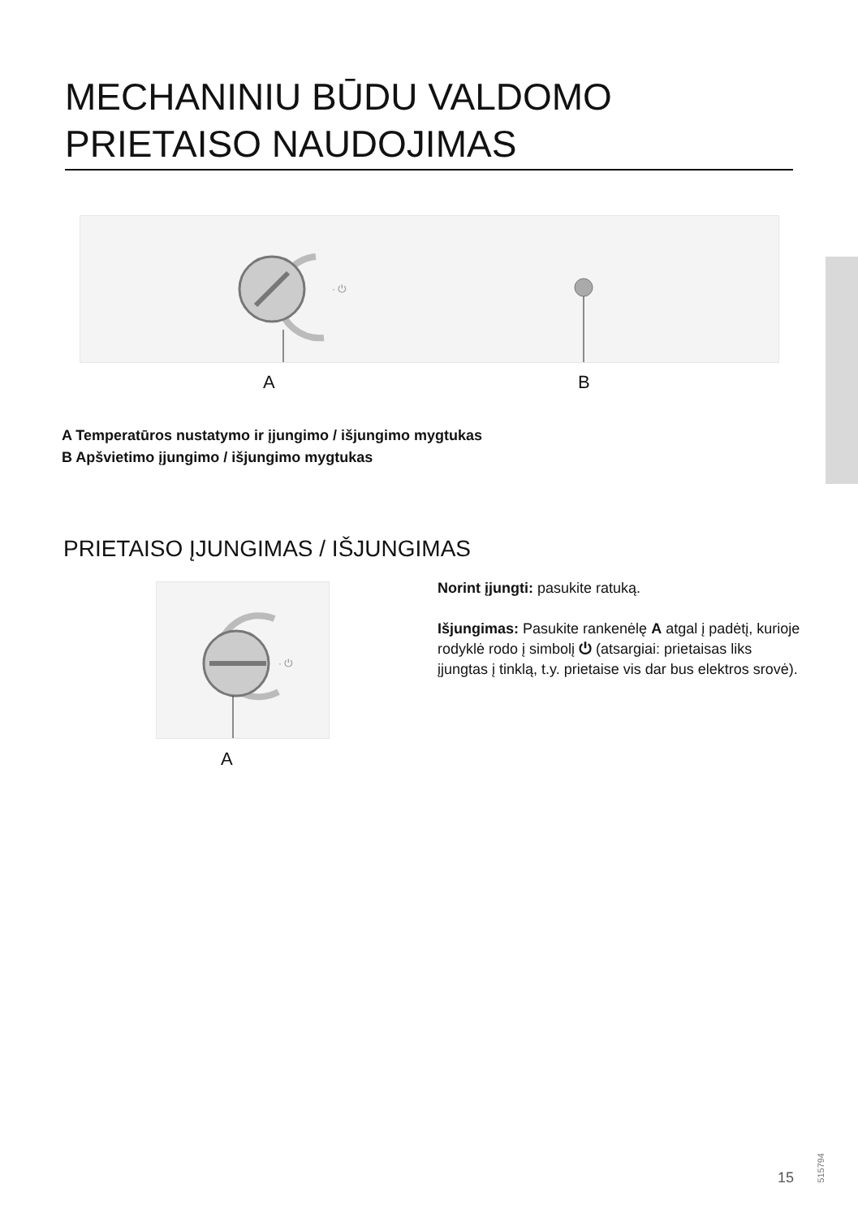MECHANINIU BŪDU VALDOMO PRIETAISO NAUDOJIMAS
· ⏻
A B
A Temperatūros nustatymo ir įjungimo / išjungimo mygtukas
B Apšvietimo įjungimo / išjungimo mygtukas
PRIETAISO ĮJUNGIMAS / IŠJUNGIMAS
· ⏻
A
Norint įjungti: pasukite ratuką.
Išjungimas: Pasukite rankenėlę A atgal į padėtį, kurioje rodyklė rodo į simbolį ⏻ (atsargiai: prietaisas liks įjungtas į tinklą, t.y. prietaise vis dar bus elektros srovė).
515794
15